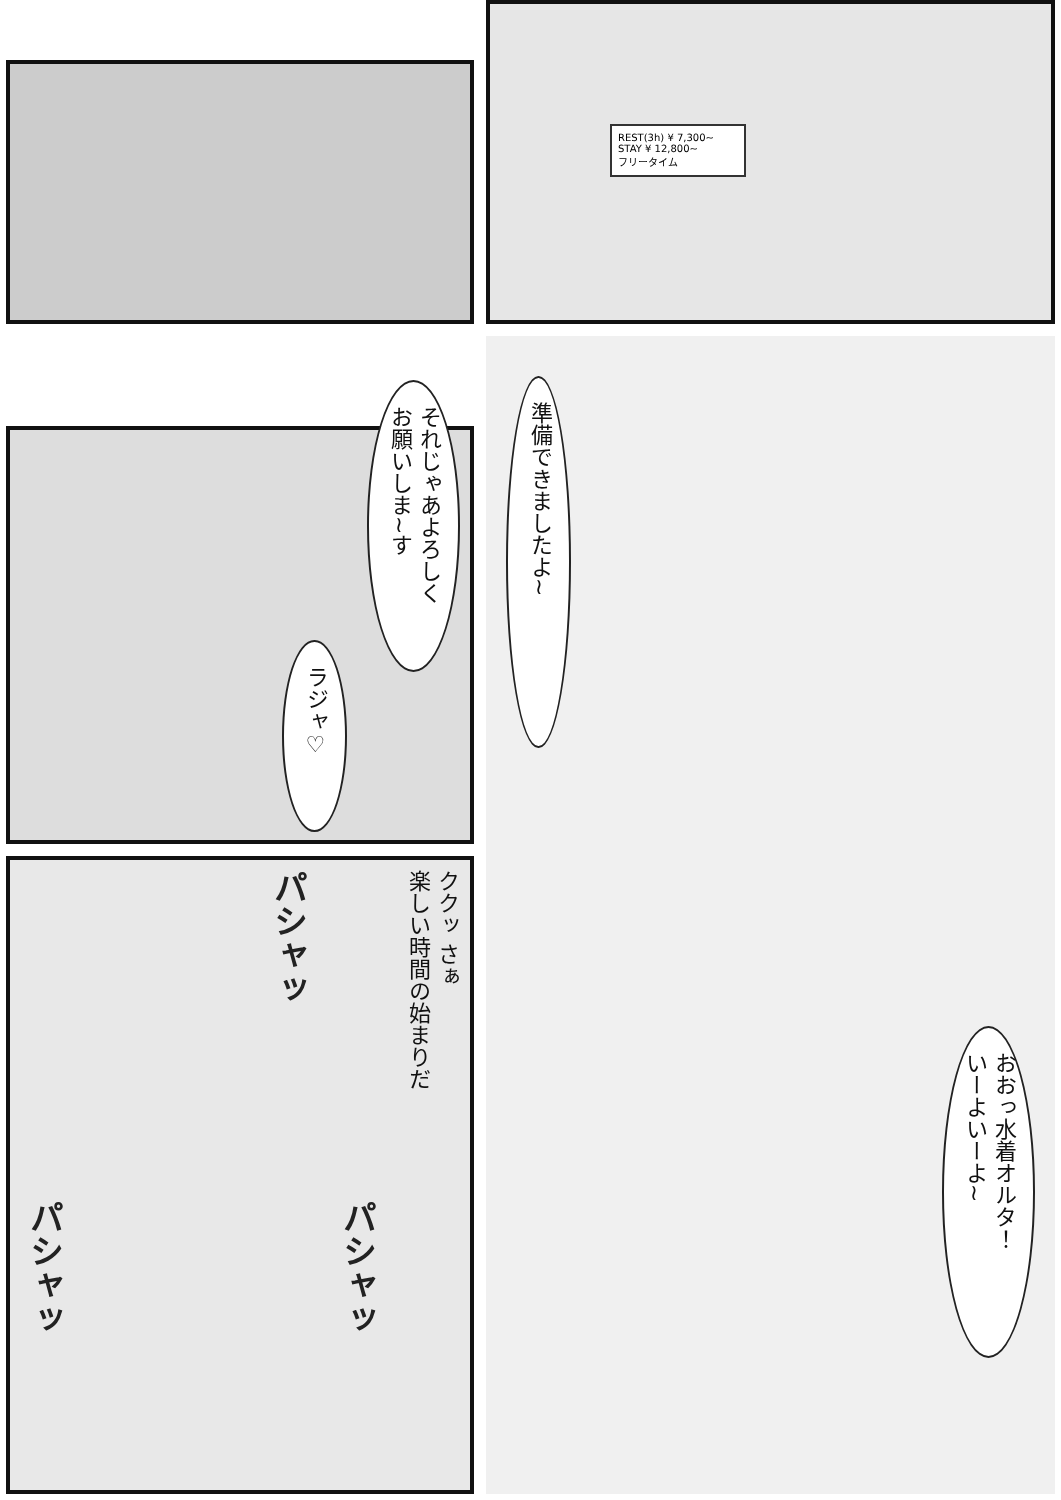REST(3h) ¥ 7,300~
STAY ¥ 12,800~
フリータイム
準備できましたよ~
おおっ水着オルタ！
いーよいーよ~
それじゃあよろしく
お願いしま~す
ラジャ♡
ククッ さぁ
楽しい時間の始まりだ
パシャッ
パシャッ
パシャッ